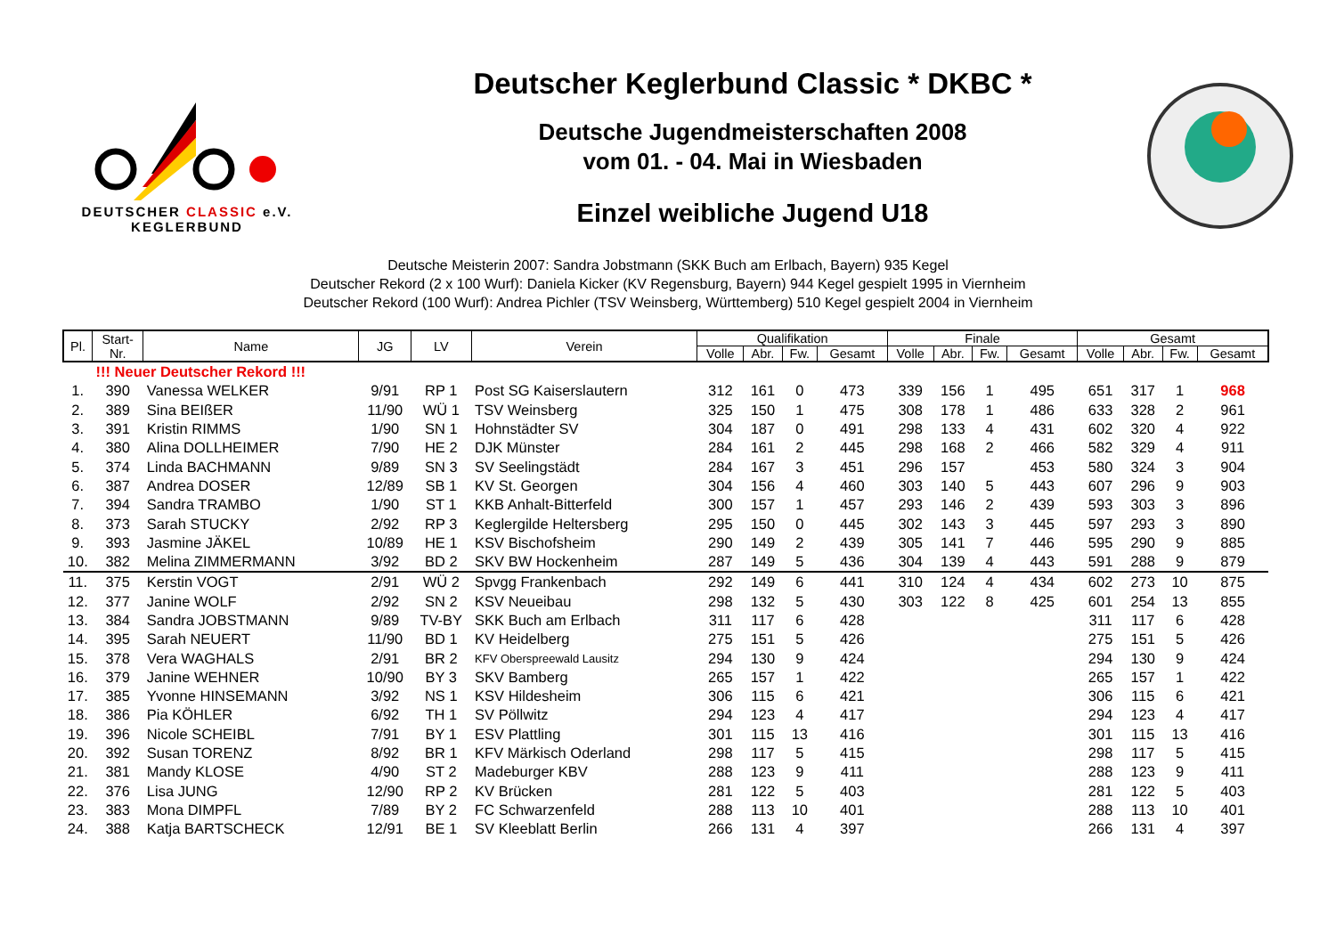DEUTSCHER CLASSIC e.V.
KEGLERBUND
Deutscher Keglerbund Classic * DKBC *
Deutsche Jugendmeisterschaften 2008
vom 01. - 04. Mai in Wiesbaden
Einzel weibliche Jugend U18
Deutsche Meisterin 2007: Sandra Jobstmann (SKK Buch am Erlbach, Bayern) 935 Kegel
Deutscher Rekord (2 x 100 Wurf): Daniela Kicker (KV Regensburg, Bayern) 944 Kegel gespielt 1995 in Viernheim
Deutscher Rekord (100 Wurf): Andrea Pichler (TSV Weinsberg, Württemberg) 510 Kegel gespielt 2004 in Viernheim
| Pl. | Start- Nr. | Name | JG | LV | Verein | Qualifikation | | | | Finale | | | | Gesamt | | | |
| --- | --- | --- | --- | --- | --- | --- | --- | --- | --- | --- | --- | --- | --- | --- | --- | --- | --- |
| | | | | | | Volle | Abr. | Fw. | Gesamt | Volle | Abr. | Fw. | Gesamt | Volle | Abr. | Fw. | Gesamt |
| | !!! Neuer Deutscher Rekord !!! | | | | | | | | | | | | | | | | |
| 1. | 390 | Vanessa WELKER | 9/91 | RP 1 | Post SG Kaiserslautern | 312 | 161 | 0 | 473 | 339 | 156 | 1 | 495 | 651 | 317 | 1 | 968 |
| 2. | 389 | Sina BEIßER | 11/90 | WÜ 1 | TSV Weinsberg | 325 | 150 | 1 | 475 | 308 | 178 | 1 | 486 | 633 | 328 | 2 | 961 |
| 3. | 391 | Kristin RIMMS | 1/90 | SN 1 | Hohnstädter SV | 304 | 187 | 0 | 491 | 298 | 133 | 4 | 431 | 602 | 320 | 4 | 922 |
| 4. | 380 | Alina DOLLHEIMER | 7/90 | HE 2 | DJK Münster | 284 | 161 | 2 | 445 | 298 | 168 | 2 | 466 | 582 | 329 | 4 | 911 |
| 5. | 374 | Linda BACHMANN | 9/89 | SN 3 | SV Seelingstädt | 284 | 167 | 3 | 451 | 296 | 157 | | 453 | 580 | 324 | 3 | 904 |
| 6. | 387 | Andrea DOSER | 12/89 | SB 1 | KV St. Georgen | 304 | 156 | 4 | 460 | 303 | 140 | 5 | 443 | 607 | 296 | 9 | 903 |
| 7. | 394 | Sandra TRAMBO | 1/90 | ST 1 | KKB Anhalt-Bitterfeld | 300 | 157 | 1 | 457 | 293 | 146 | 2 | 439 | 593 | 303 | 3 | 896 |
| 8. | 373 | Sarah STUCKY | 2/92 | RP 3 | Keglergilde Heltersberg | 295 | 150 | 0 | 445 | 302 | 143 | 3 | 445 | 597 | 293 | 3 | 890 |
| 9. | 393 | Jasmine JÄKEL | 10/89 | HE 1 | KSV Bischofsheim | 290 | 149 | 2 | 439 | 305 | 141 | 7 | 446 | 595 | 290 | 9 | 885 |
| 10. | 382 | Melina ZIMMERMANN | 3/92 | BD 2 | SKV BW Hockenheim | 287 | 149 | 5 | 436 | 304 | 139 | 4 | 443 | 591 | 288 | 9 | 879 |
| 11. | 375 | Kerstin VOGT | 2/91 | WÜ 2 | Spvgg Frankenbach | 292 | 149 | 6 | 441 | 310 | 124 | 4 | 434 | 602 | 273 | 10 | 875 |
| 12. | 377 | Janine WOLF | 2/92 | SN 2 | KSV Neueibau | 298 | 132 | 5 | 430 | 303 | 122 | 8 | 425 | 601 | 254 | 13 | 855 |
| 13. | 384 | Sandra JOBSTMANN | 9/89 | TV-BY | SKK Buch am Erlbach | 311 | 117 | 6 | 428 | | | | | 311 | 117 | 6 | 428 |
| 14. | 395 | Sarah NEUERT | 11/90 | BD 1 | KV Heidelberg | 275 | 151 | 5 | 426 | | | | | 275 | 151 | 5 | 426 |
| 15. | 378 | Vera WAGHALS | 2/91 | BR 2 | KFV Oberspreewald Lausitz | 294 | 130 | 9 | 424 | | | | | 294 | 130 | 9 | 424 |
| 16. | 379 | Janine WEHNER | 10/90 | BY 3 | SKV Bamberg | 265 | 157 | 1 | 422 | | | | | 265 | 157 | 1 | 422 |
| 17. | 385 | Yvonne HINSEMANN | 3/92 | NS 1 | KSV Hildesheim | 306 | 115 | 6 | 421 | | | | | 306 | 115 | 6 | 421 |
| 18. | 386 | Pia KÖHLER | 6/92 | TH 1 | SV Pöllwitz | 294 | 123 | 4 | 417 | | | | | 294 | 123 | 4 | 417 |
| 19. | 396 | Nicole SCHEIBL | 7/91 | BY 1 | ESV Plattling | 301 | 115 | 13 | 416 | | | | | 301 | 115 | 13 | 416 |
| 20. | 392 | Susan TORENZ | 8/92 | BR 1 | KFV Märkisch Oderland | 298 | 117 | 5 | 415 | | | | | 298 | 117 | 5 | 415 |
| 21. | 381 | Mandy KLOSE | 4/90 | ST 2 | Madeburger KBV | 288 | 123 | 9 | 411 | | | | | 288 | 123 | 9 | 411 |
| 22. | 376 | Lisa JUNG | 12/90 | RP 2 | KV Brücken | 281 | 122 | 5 | 403 | | | | | 281 | 122 | 5 | 403 |
| 23. | 383 | Mona DIMPFL | 7/89 | BY 2 | FC Schwarzenfeld | 288 | 113 | 10 | 401 | | | | | 288 | 113 | 10 | 401 |
| 24. | 388 | Katja BARTSCHECK | 12/91 | BE 1 | SV Kleeblatt Berlin | 266 | 131 | 4 | 397 | | | | | 266 | 131 | 4 | 397 |